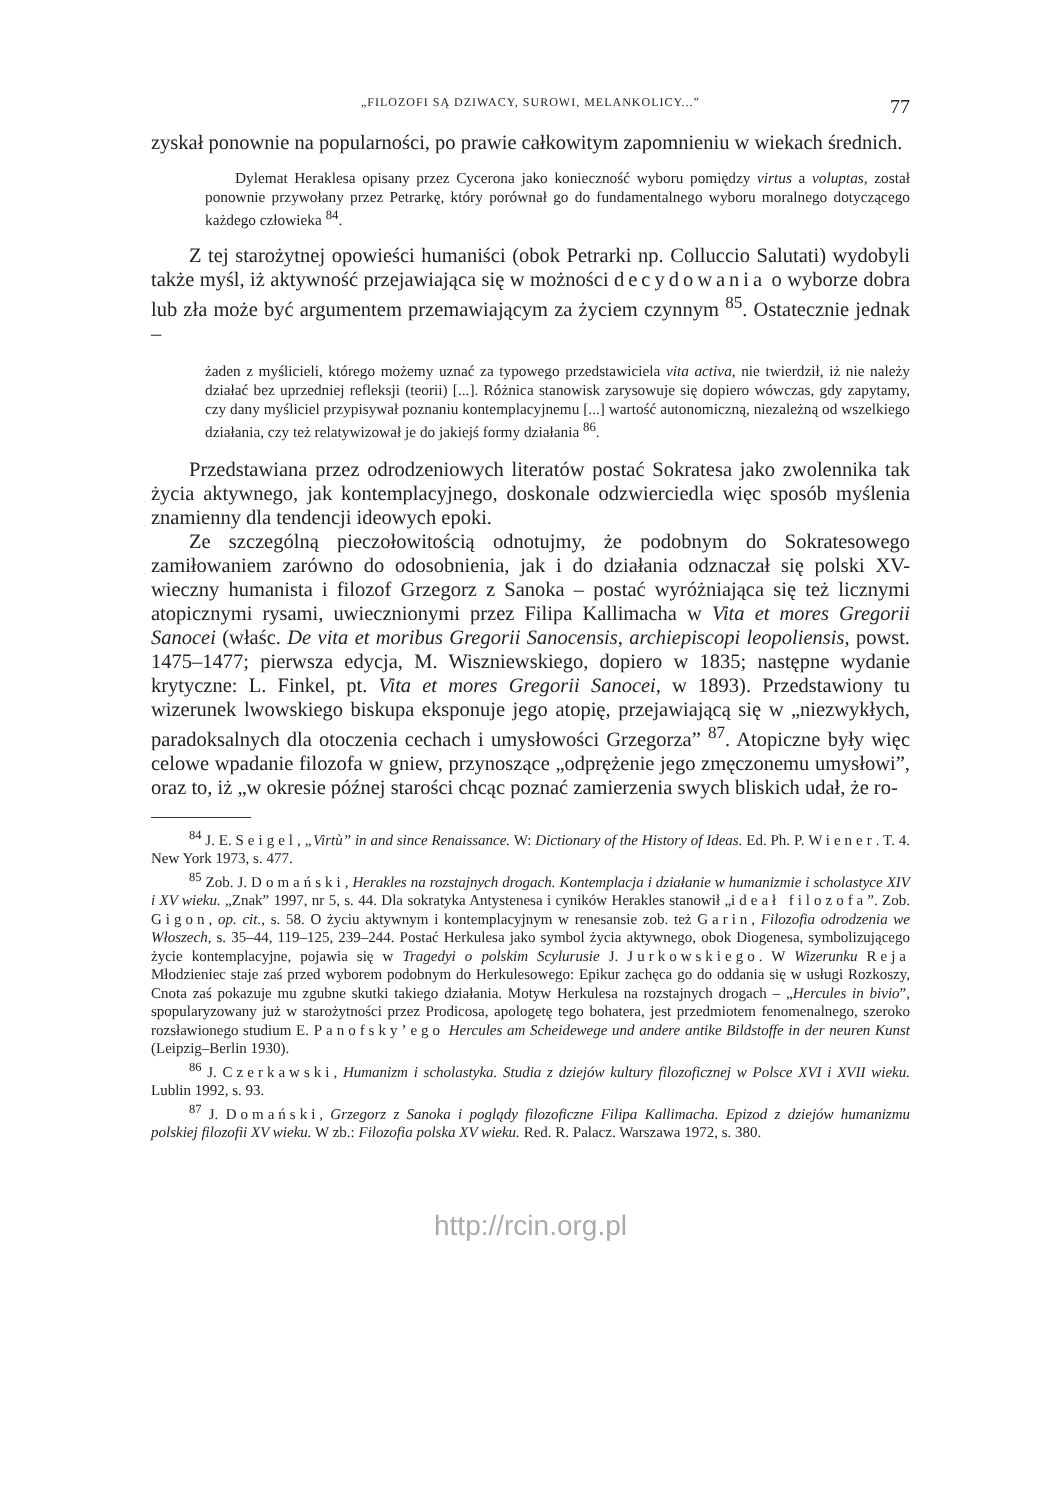„FILOZOFI SĄ DZIWACY, SUROWI, MELANKOLICY...” 77
zyskał ponownie na popularności, po prawie całkowitym zapomnieniu w wiekach średnich.
Dylemat Heraklesa opisany przez Cycerona jako konieczność wyboru pomiędzy virtus a voluptas, został ponownie przywołany przez Petrarkę, który porównał go do fundamentalnego wyboru moralnego dotyczącego każdego człowieka <sup>84</sup>.
Z tej starożytnej opowieści humaniści (obok Petrarki np. Colluccio Salutati) wydobyli także myśl, iż aktywność przejawiająca się w możności decydowania o wyborze dobra lub zła może być argumentem przemawiającym za życiem czynnym <sup>85</sup>. Ostatecznie jednak –
żaden z myślicieli, którego możemy uznać za typowego przedstawiciela vita activa, nie twierdził, iż nie należy działać bez uprzedniej refleksji (teorii) [...]. Różnica stanowisk zarysowuje się dopiero wówczas, gdy zapytamy, czy dany myśliciel przypisywał poznaniu kontemplacyjnemu [...] wartość autonomiczną, niezależną od wszelkiego działania, czy też relatywizował je do jakiejś formy działania <sup>86</sup>.
Przedstawiana przez odrodzeniowych literatów postać Sokratesa jako zwolennika tak życia aktywnego, jak kontemplacyjnego, doskonale odzwierciedla więc sposób myślenia znamienny dla tendencji ideowych epoki.
Ze szczególną pieczołowitością odnotujmy, że podobnym do Sokratesowego zamiłowaniem zarówno do odosobnienia, jak i do działania odznaczał się polski XV-wieczny humanista i filozof Grzegorz z Sanoka – postać wyróżniająca się też licznymi atopicznymi rysami, uwiecznionymi przez Filipa Kallimacha w Vita et mores Gregorii Sanocei (właśc. De vita et moribus Gregorii Sanocensis, archiepiscopi leopoliensis, powst. 1475–1477; pierwsza edycja, M. Wiszniewskiego, dopiero w 1835; następne wydanie krytyczne: L. Finkel, pt. Vita et mores Gregorii Sanocei, w 1893). Przedstawiony tu wizerunek lwowskiego biskupa eksponuje jego atopię, przejawiającą się w „niezwykłych, paradoksalnych dla otoczenia cechach i umysłowości Grzegorza” <sup>87</sup>. Atopiczne były więc celowe wpadanie filozofa w gniew, przynoszące „odprężenie jego zmęczonemu umysłowi”, oraz to, iż „w okresie późnej starości chcąc poznać zamierzenia swych bliskich udał, że ro-
<sup>84</sup> J. E. Seigel, „Virtù” in and since Renaissance. W: Dictionary of the History of Ideas. Ed. Ph. P. Wiener. T. 4. New York 1973, s. 477.
<sup>85</sup> Zob. J. Domański, Herakles na rozstajnych drogach. Kontemplacja i działanie w humanizmie i scholastyce XIV i XV wieku. „Znak” 1997, nr 5, s. 44. Dla sokratyka Antystenesa i cyników Herakles stanowił „ideał filozofa”. Zob. Gigon, op. cit., s. 58. O życiu aktywnym i kontemplacyjnym w renesansie zob. też Garin, Filozofia odrodzenia we Włoszech, s. 35–44, 119–125, 239–244. Postać Herkulesa jako symbol życia aktywnego, obok Diogenesa, symbolizującego życie kontemplacyjne, pojawia się w Tragedyi o polskim Scylurusie J. Jurkowskiego. W Wizerunku Reja Młodzieniec staje zaś przed wyborem podobnym do Herkulesowego: Epikur zachęca go do oddania się w usługi Rozkoszy, Cnota zaś pokazuje mu zgubne skutki takiego działania. Motyw Herkulesa na rozstajnych drogach – „Hercules in bivio”, spopularyzowany już w starożytności przez Prodicosa, apologetę tego bohatera, jest przedmiotem fenomenalnego, szeroko rozsławionego studium E. Panofsky’ego Hercules am Scheidewege und andere antike Bildstoffe in der neuren Kunst (Leipzig–Berlin 1930).
<sup>86</sup> J. Czerkawski, Humanizm i scholastyka. Studia z dziejów kultury filozoficznej w Polsce XVI i XVII wieku. Lublin 1992, s. 93.
<sup>87</sup> J. Domański, Grzegorz z Sanoka i poglądy filozoficzne Filipa Kallimacha. Epizod z dziejów humanizmu polskiej filozofii XV wieku. W zb.: Filozofia polska XV wieku. Red. R. Palacz. Warszawa 1972, s. 380.
http://rcin.org.pl